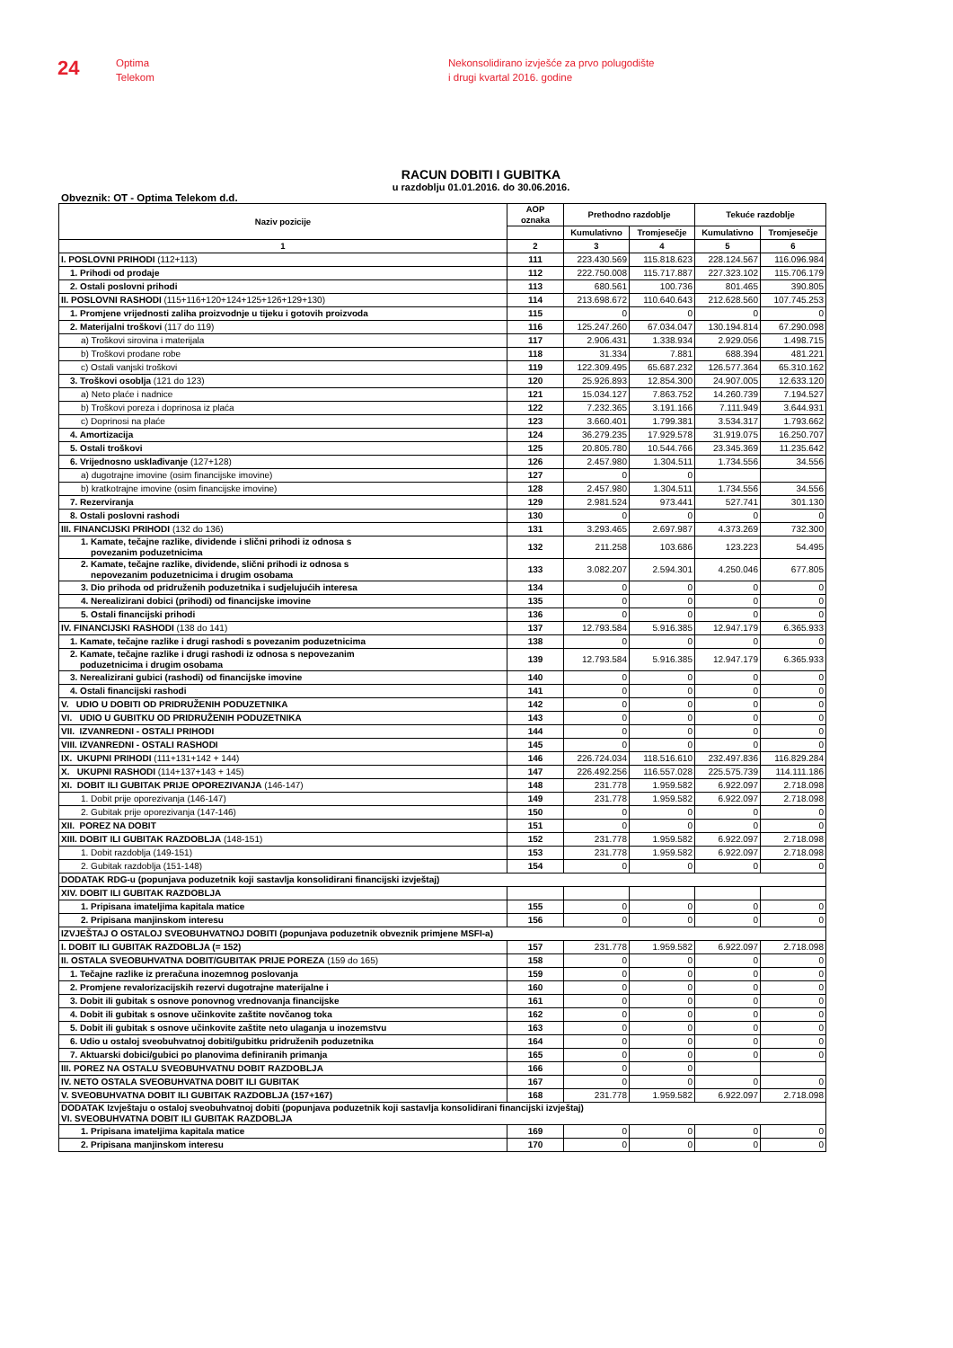24
Optima
Telekom
Nekonsolidirano izvješće za prvo polugodište
i drugi kvartal 2016. godine
RACUN DOBITI I GUBITKA
u razdoblju 01.01.2016. do 30.06.2016.
Obveznik: OT - Optima Telekom d.d.
| Naziv pozicije | AOP oznaka | Prethodno razdoblje | | Tekuće razdoblje | |
| --- | --- | --- | --- | --- | --- |
| | | Kumulativno | Tromjesečje | Kumulativno | Tromjesečje |
| 1 | 2 | 3 | 4 | 5 | 6 |
| I. POSLOVNI PRIHODI (112+113) | 111 | 223.430.569 | 115.818.623 | 228.124.567 | 116.096.984 |
| 1. Prihodi od prodaje | 112 | 222.750.008 | 115.717.887 | 227.323.102 | 115.706.179 |
| 2. Ostali poslovni prihodi | 113 | 680.561 | 100.736 | 801.465 | 390.805 |
| II. POSLOVNI RASHODI (115+116+120+124+125+126+129+130) | 114 | 213.698.672 | 110.640.643 | 212.628.560 | 107.745.253 |
| 1. Promjene vrijednosti zaliha proizvodnje u tijeku i gotovih proizvoda | 115 | 0 | 0 | 0 | 0 |
| 2. Materijalni troškovi (117 do 119) | 116 | 125.247.260 | 67.034.047 | 130.194.814 | 67.290.098 |
| a) Troškovi sirovina i materijala | 117 | 2.906.431 | 1.338.934 | 2.929.056 | 1.498.715 |
| b) Troškovi prodane robe | 118 | 31.334 | 7.881 | 688.394 | 481.221 |
| c) Ostali vanjski troškovi | 119 | 122.309.495 | 65.687.232 | 126.577.364 | 65.310.162 |
| 3. Troškovi osoblja (121 do 123) | 120 | 25.926.893 | 12.854.300 | 24.907.005 | 12.633.120 |
| a) Neto plaće i nadnice | 121 | 15.034.127 | 7.863.752 | 14.260.739 | 7.194.527 |
| b) Troškovi poreza i doprinosa iz plaća | 122 | 7.232.365 | 3.191.166 | 7.111.949 | 3.644.931 |
| c) Doprinosi na plaće | 123 | 3.660.401 | 1.799.381 | 3.534.317 | 1.793.662 |
| 4. Amortizacija | 124 | 36.279.235 | 17.929.578 | 31.919.075 | 16.250.707 |
| 5. Ostali troškovi | 125 | 20.805.780 | 10.544.766 | 23.345.369 | 11.235.642 |
| 6. Vrijednosno usklađivanje (127+128) | 126 | 2.457.980 | 1.304.511 | 1.734.556 | 34.556 |
| a) dugotrajne imovine (osim financijske imovine) | 127 | 0 | 0 | | |
| b) kratkotrajne imovine (osim financijske imovine) | 128 | 2.457.980 | 1.304.511 | 1.734.556 | 34.556 |
| 7. Rezerviranja | 129 | 2.981.524 | 973.441 | 527.741 | 301.130 |
| 8. Ostali poslovni rashodi | 130 | 0 | 0 | 0 | 0 |
| III. FINANCIJSKI PRIHODI (132 do 136) | 131 | 3.293.465 | 2.697.987 | 4.373.269 | 732.300 |
| 1. Kamate, tečajne razlike, dividende i slični prihodi iz odnosa s povezanim poduzetnicima | 132 | 211.258 | 103.686 | 123.223 | 54.495 |
| 2. Kamate, tečajne razlike, dividende, slični prihodi iz odnosa s nepovezanim poduzetnicima i drugim osobama | 133 | 3.082.207 | 2.594.301 | 4.250.046 | 677.805 |
| 3. Dio prihoda od pridruženih poduzetnika i sudjelujućih interesa | 134 | 0 | 0 | 0 | 0 |
| 4. Nerealizirani dobici (prihodi) od financijske imovine | 135 | 0 | 0 | 0 | 0 |
| 5. Ostali financijski prihodi | 136 | 0 | 0 | 0 | 0 |
| IV. FINANCIJSKI RASHODI (138 do 141) | 137 | 12.793.584 | 5.916.385 | 12.947.179 | 6.365.933 |
| 1. Kamate, tečajne razlike i drugi rashodi s povezanim poduzetnicima | 138 | 0 | 0 | 0 | 0 |
| 2. Kamate, tečajne razlike i drugi rashodi iz odnosa s nepovezanim poduzetnicima i drugim osobama | 139 | 12.793.584 | 5.916.385 | 12.947.179 | 6.365.933 |
| 3. Nerealizirani gubici (rashodi) od financijske imovine | 140 | 0 | 0 | 0 | 0 |
| 4. Ostali financijski rashodi | 141 | 0 | 0 | 0 | 0 |
| V. UDIO U DOBITI OD PRIDRUŽENIH PODUZETNIKA | 142 | 0 | 0 | 0 | 0 |
| VI. UDIO U GUBITKU OD PRIDRUŽENIH PODUZETNIKA | 143 | 0 | 0 | 0 | 0 |
| VII. IZVANREDNI - OSTALI PRIHODI | 144 | 0 | 0 | 0 | 0 |
| VIII. IZVANREDNI - OSTALI RASHODI | 145 | 0 | 0 | 0 | 0 |
| IX. UKUPNI PRIHODI (111+131+142 + 144) | 146 | 226.724.034 | 118.516.610 | 232.497.836 | 116.829.284 |
| X. UKUPNI RASHODI (114+137+143 + 145) | 147 | 226.492.256 | 116.557.028 | 225.575.739 | 114.111.186 |
| XI. DOBIT ILI GUBITAK PRIJE OPOREZIVANJA (146-147) | 148 | 231.778 | 1.959.582 | 6.922.097 | 2.718.098 |
| 1. Dobit prije oporezivanja (146-147) | 149 | 231.778 | 1.959.582 | 6.922.097 | 2.718.098 |
| 2. Gubitak prije oporezivanja (147-146) | 150 | 0 | 0 | 0 | 0 |
| XII. POREZ NA DOBIT | 151 | 0 | 0 | 0 | 0 |
| XIII. DOBIT ILI GUBITAK RAZDOBLJA (148-151) | 152 | 231.778 | 1.959.582 | 6.922.097 | 2.718.098 |
| 1. Dobit razdoblja (149-151) | 153 | 231.778 | 1.959.582 | 6.922.097 | 2.718.098 |
| 2. Gubitak razdoblja (151-148) | 154 | 0 | 0 | 0 | 0 |
| DODATAK RDG-u (popunjava poduzetnik koji sastavlja konsolidirani financijski izvještaj) | | | | | |
| XIV. DOBIT ILI GUBITAK RAZDOBLJA | | | | | |
| 1. Pripisana imateljima kapitala matice | 155 | 0 | 0 | 0 | 0 |
| 2. Pripisana manjinskom interesu | 156 | 0 | 0 | 0 | 0 |
| IZVJEŠTAJ O OSTALOJ SVEOBUHVATNOJ DOBITI (popunjava poduzetnik obveznik primjene MSFI-a) | | | | | |
| I. DOBIT ILI GUBITAK RAZDOBLJA (= 152) | 157 | 231.778 | 1.959.582 | 6.922.097 | 2.718.098 |
| II. OSTALA SVEOBUHVATNA DOBIT/GUBITAK PRIJE POREZA (159 do 165) | 158 | 0 | 0 | 0 | 0 |
| 1. Tečajne razlike iz preračuna inozemnog poslovanja | 159 | 0 | 0 | 0 | 0 |
| 2. Promjene revalorizacijskih rezervi dugotrajne materijalne i | 160 | 0 | 0 | 0 | 0 |
| 3. Dobit ili gubitak s osnove ponovnog vrednovanja financijske | 161 | 0 | 0 | 0 | 0 |
| 4. Dobit ili gubitak s osnove učinkovite zaštite novčanog toka | 162 | 0 | 0 | 0 | 0 |
| 5. Dobit ili gubitak s osnove učinkovite zaštite neto ulaganja u inozemstvu | 163 | 0 | 0 | 0 | 0 |
| 6. Udio u ostaloj sveobuhvatnoj dobiti/gubitku pridruženih poduzetnika | 164 | 0 | 0 | 0 | 0 |
| 7. Aktuarski dobici/gubici po planovima definiranih primanja | 165 | 0 | 0 | 0 | 0 |
| III. POREZ NA OSTALU SVEOBUHVATNU DOBIT RAZDOBLJA | 166 | 0 | 0 | | |
| IV. NETO OSTALA SVEOBUHVATNA DOBIT ILI GUBITAK | 167 | 0 | 0 | 0 | 0 |
| V. SVEOBUHVATNA DOBIT ILI GUBITAK RAZDOBLJA (157+167) | 168 | 231.778 | 1.959.582 | 6.922.097 | 2.718.098 |
| DODATAK Izvještaju o ostaloj sveobuhvatnoj dobiti (popunjava poduzetnik koji sastavlja konsolidirani financijski izvještaj) VI. SVEOBUHVATNA DOBIT ILI GUBITAK RAZDOBLJA | | | | | |
| 1. Pripisana imateljima kapitala matice | 169 | 0 | 0 | 0 | 0 |
| 2. Pripisana manjinskom interesu | 170 | 0 | 0 | 0 | 0 |